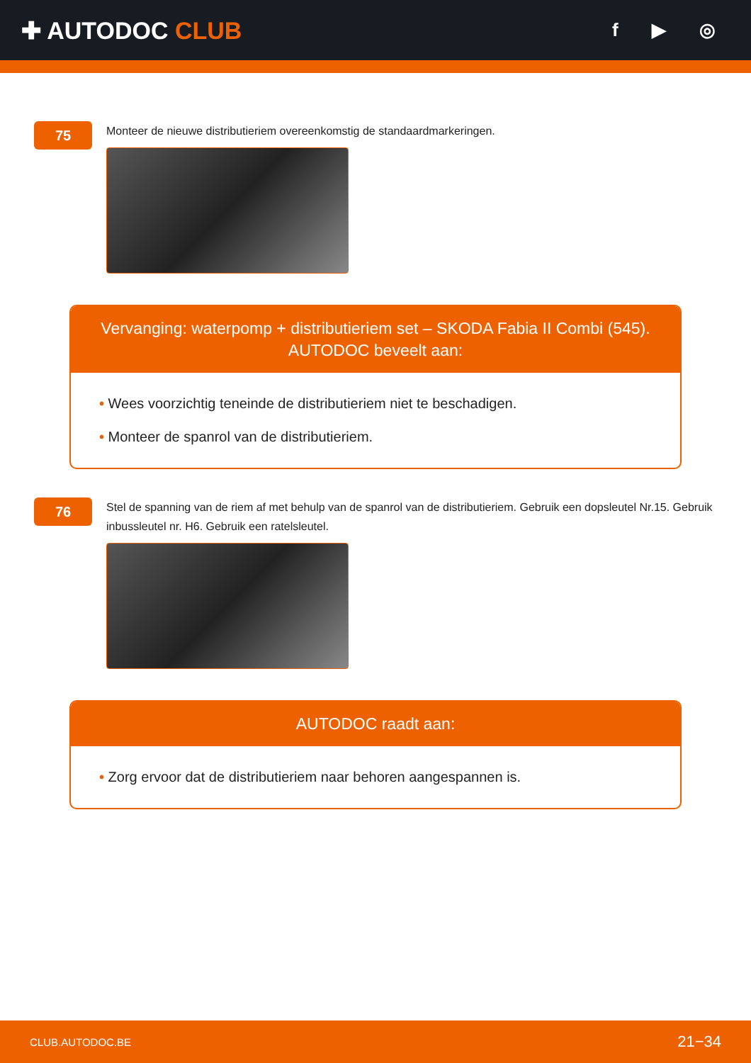✚ AUTODOC CLUB
f ▶ ◎
75
Monteer de nieuwe distributieriem overeenkomstig de standaardmarkeringen.
Vervanging: waterpomp + distributieriem set – SKODA Fabia II Combi (545).
AUTODOC beveelt aan:
• Wees voorzichtig teneinde de distributieriem niet te beschadigen.
• Monteer de spanrol van de distributieriem.
76
Stel de spanning van de riem af met behulp van de spanrol van de distributieriem. Gebruik een dopsleutel Nr.15. Gebruik inbussleutel nr. H6. Gebruik een ratelsleutel.
AUTODOC raadt aan:
• Zorg ervoor dat de distributieriem naar behoren aangespannen is.
CLUB.AUTODOC.BE 21−34